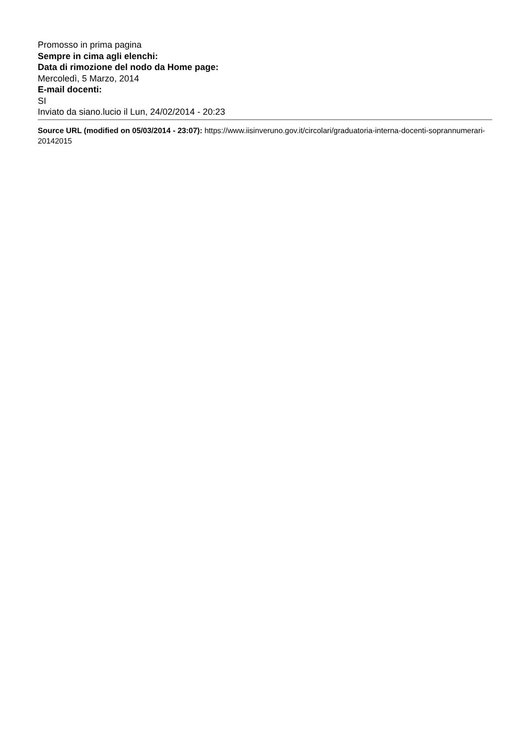Promosso in prima pagina
Sempre in cima agli elenchi:
Data di rimozione del nodo da Home page:
Mercoledì, 5 Marzo, 2014
E-mail docenti:
SI
Inviato da siano.lucio il Lun, 24/02/2014 - 20:23
Source URL (modified on 05/03/2014 - 23:07): https://www.iisinveruno.gov.it/circolari/graduatoria-interna-docenti-soprannumerari-20142015